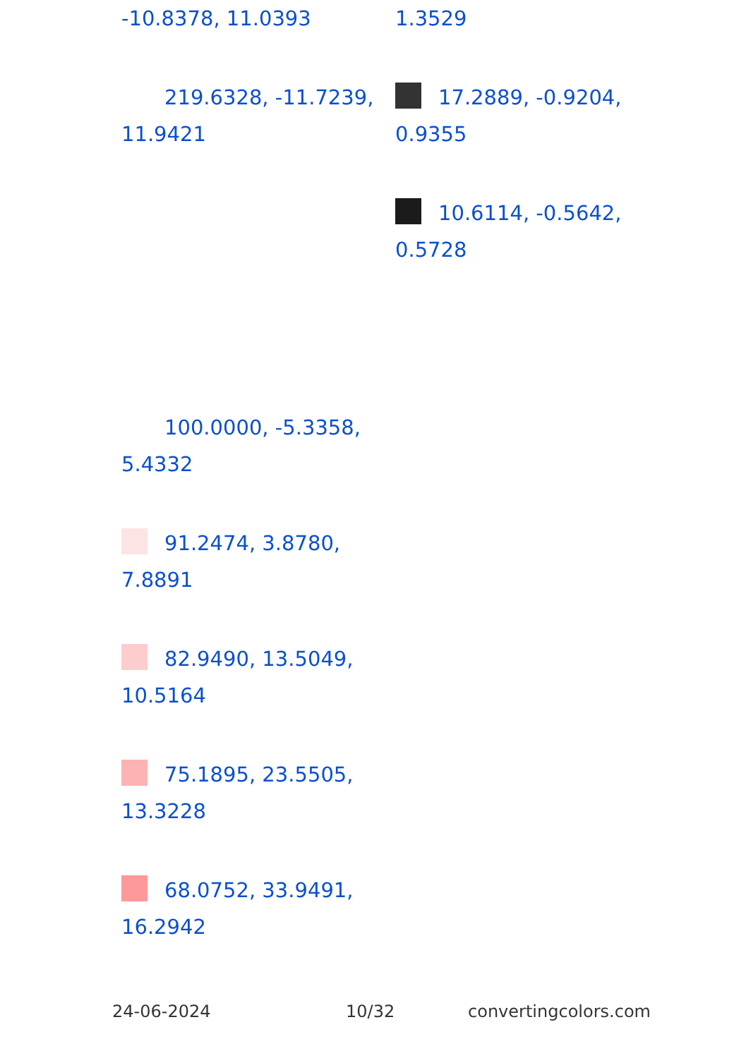-10.8378, 11.0393 1.3529
219.6328, -11.7239, 11.9421
17.2889, -0.9204, 0.9355
10.6114, -0.5642, 0.5728
100.0000, -5.3358, 5.4332
91.2474, 3.8780, 7.8891
82.9490, 13.5049, 10.5164
75.1895, 23.5505, 13.3228
68.0752, 33.9491, 16.2942
24-06-2024 10/32 convertingcolors.com